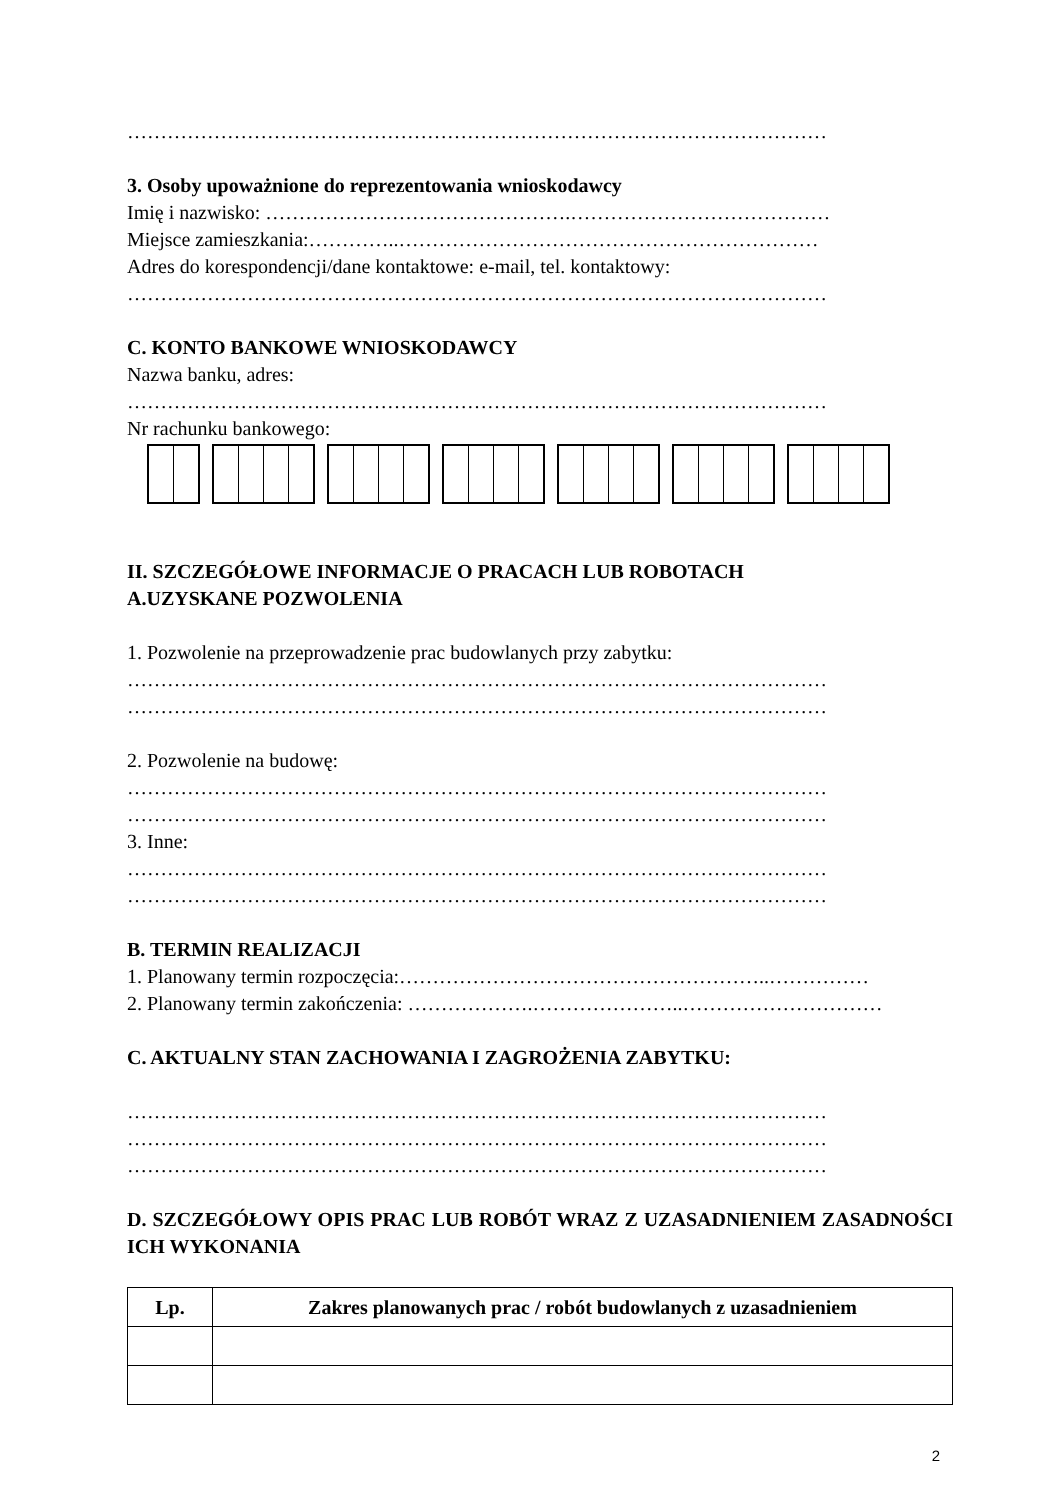……………………………………………………………………………………………
3. Osoby upoważnione do reprezentowania wnioskodawcy
Imię i nazwisko: ……………………………………….…………………………………
Miejsce zamieszkania:…………..………………………………………………………
Adres do korespondencji/dane kontaktowe: e-mail, tel. kontaktowy:
……………………………………………………………………………………………
C. KONTO BANKOWE WNIOSKODAWCY
Nazwa banku, adres:
……………………………………………………………………………………………
Nr rachunku bankowego:
II. SZCZEGÓŁOWE INFORMACJE O PRACACH LUB ROBOTACH
A.UZYSKANE POZWOLENIA
1. Pozwolenie na przeprowadzenie prac budowlanych przy zabytku:
……………………………………………………………………………………………
……………………………………………………………………………………………
2. Pozwolenie na budowę:
……………………………………………………………………………………………
……………………………………………………………………………………………
3. Inne:
……………………………………………………………………………………………
……………………………………………………………………………………………
B. TERMIN REALIZACJI
1. Planowany termin rozpoczęcia:………………………………………………..……………
2. Planowany termin zakończenia: ……………….…………………..…………………………
C. AKTUALNY STAN ZACHOWANIA I ZAGROŻENIA ZABYTKU:
……………………………………………………………………………………………
……………………………………………………………………………………………
……………………………………………………………………………………………
D. SZCZEGÓŁOWY OPIS PRAC LUB ROBÓT WRAZ Z UZASADNIENIEM ZASADNOŚCI ICH WYKONANIA
| Lp. | Zakres planowanych prac / robót budowlanych z uzasadnieniem |
| --- | --- |
2